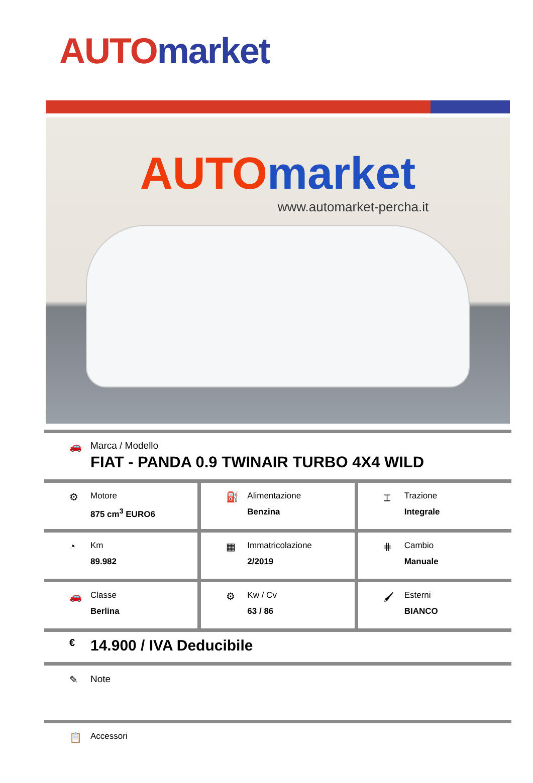AUTO market
AUTO market
www.automarket-percha.it
🚗 Marca / Modello
FIAT - PANDA 0.9 TWINAIR TURBO 4X4 WILD
⚙
Motore
875 cm<sup>3</sup> EURO6
⛽
Alimentazione
Benzina
⌶
Trazione
Integrale
◔
Km
89.982
▦
Immatricolazione
2/2019
⋕
Cambio
Manuale
🚗
Classe
Berlina
⚙
Kw / Cv
63 / 86
🖌
Esterni
BIANCO
€
14.900 / IVA Deducibile
✎ Note
📋
Accessori